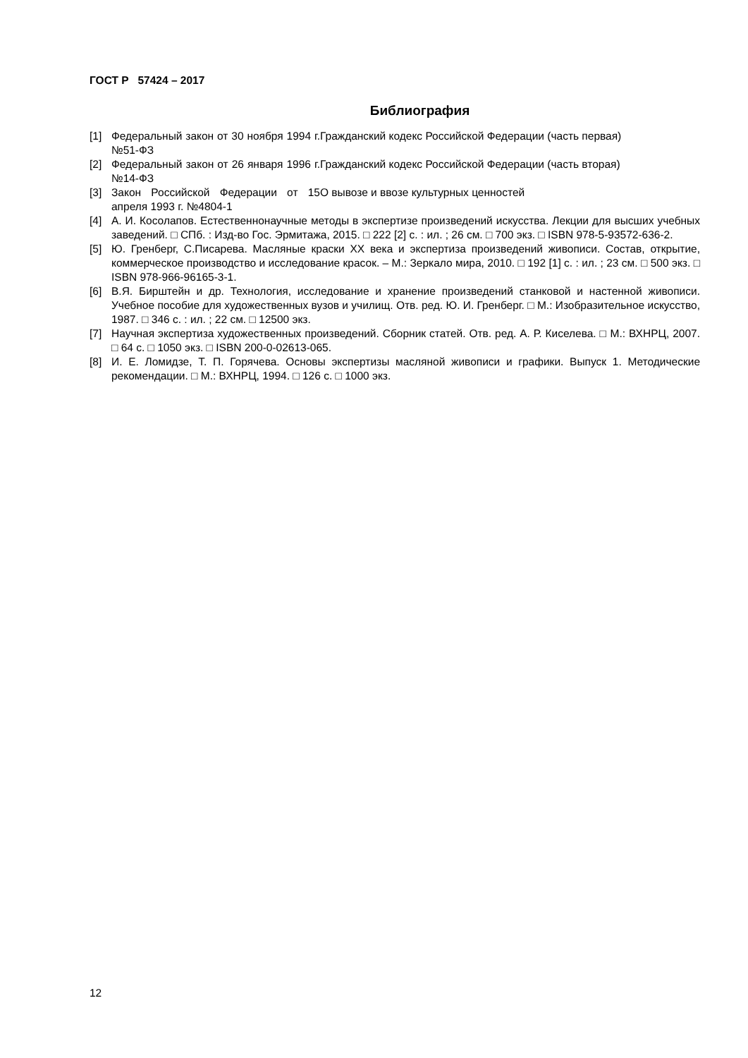ГОСТ Р 57424 – 2017
Библиография
[1] Федеральный закон от 30 ноября 1994 г. №51-ФЗ
Гражданский кодекс Российской Федерации (часть первая)
[2] Федеральный закон от 26 января 1996 г. №14-ФЗ
Гражданский кодекс Российской Федерации (часть вторая)
[3] Закон Российской Федерации от 15 апреля 1993 г. №4804-1
О вывозе и ввозе культурных ценностей
[4] А. И. Косолапов. Естественнонаучные методы в экспертизе произведений искусства. Лекции для высших учебных заведений. □ СПб. : Изд-во Гос. Эрмитажа, 2015. □ 222 [2] с. : ил. ; 26 см. □ 700 экз. □ ISBN 978-5-93572-636-2.
[5] Ю. Гренберг, С.Писарева. Масляные краски XX века и экспертиза произведений живописи. Состав, открытие, коммерческое производство и исследование красок. – М.: Зеркало мира, 2010. □ 192 [1] с. : ил. ; 23 см. □ 500 экз. □ ISBN 978-966-96165-3-1.
[6] В.Я. Бирштейн и др. Технология, исследование и хранение произведений станковой и настенной живописи. Учебное пособие для художественных вузов и училищ. Отв. ред. Ю. И. Гренберг. □ М.: Изобразительное искусство, 1987. □ 346 с. : ил. ; 22 см. □ 12500 экз.
[7] Научная экспертиза художественных произведений. Сборник статей. Отв. ред. А. Р. Киселева. □ М.: ВХНРЦ, 2007. □ 64 с. □ 1050 экз. □ ISBN 200-0-02613-065.
[8] И. Е. Ломидзе, Т. П. Горячева. Основы экспертизы масляной живописи и графики. Выпуск 1. Методические рекомендации. □ М.: ВХНРЦ, 1994. □ 126 с. □ 1000 экз.
12